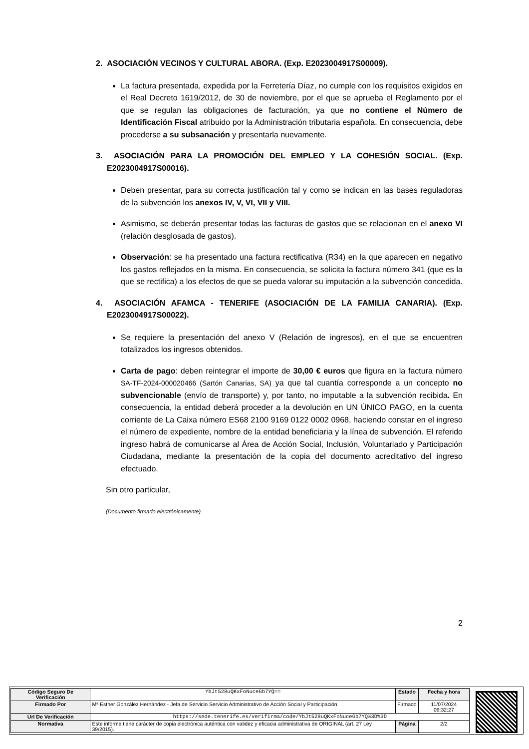2. ASOCIACIÓN VECINOS Y CULTURAL ABORA. (Exp. E2023004917S00009).
La factura presentada, expedida por la Ferretería Díaz, no cumple con los requisitos exigidos en el Real Decreto 1619/2012, de 30 de noviembre, por el que se aprueba el Reglamento por el que se regulan las obligaciones de facturación, ya que no contiene el Número de Identificación Fiscal atribuido por la Administración tributaria española. En consecuencia, debe procederse a su subsanación y presentarla nuevamente.
3. ASOCIACIÓN PARA LA PROMOCIÓN DEL EMPLEO Y LA COHESIÓN SOCIAL. (Exp. E2023004917S00016).
Deben presentar, para su correcta justificación tal y como se indican en las bases reguladoras de la subvención los anexos IV, V, VI, VII y VIII.
Asimismo, se deberán presentar todas las facturas de gastos que se relacionan en el anexo VI (relación desglosada de gastos).
Observación: se ha presentado una factura rectificativa (R34) en la que aparecen en negativo los gastos reflejados en la misma. En consecuencia, se solicita la factura número 341 (que es la que se rectifica) a los efectos de que se pueda valorar su imputación a la subvención concedida.
4. ASOCIACIÓN AFAMCA - TENERIFE (ASOCIACIÓN DE LA FAMILIA CANARIA). (Exp. E2023004917S00022).
Se requiere la presentación del anexo V (Relación de ingresos), en el que se encuentren totalizados los ingresos obtenidos.
Carta de pago: deben reintegrar el importe de 30,00 € euros que figura en la factura número SA-TF-2024-000020466 (Sartón Canarias, SA) ya que tal cuantía corresponde a un concepto no subvencionable (envío de transporte) y, por tanto, no imputable a la subvención recibida. En consecuencia, la entidad deberá proceder a la devolución en UN ÚNICO PAGO, en la cuenta corriente de La Caixa número ES68 2100 9169 0122 0002 0968, haciendo constar en el ingreso el número de expediente, nombre de la entidad beneficiaria y la línea de subvención. El referido ingreso habrá de comunicarse al Área de Acción Social, Inclusión, Voluntariado y Participación Ciudadana, mediante la presentación de la copia del documento acreditativo del ingreso efectuado.
Sin otro particular,
(Documento firmado electrónicamente)
2
| Código Seguro De Verificación | YbJt528uQKxFoNuceGb7YQ== | Estado | Fecha y hora |
| Firmado Por | Mª Esther González Hernández - Jefa de Servicio Servicio Administrativo de Acción Social y Participación | Firmado | 11/07/2024 09:32:27 |
| Url De Verificación | https://sede.tenerife.es/verifirma/code/YbJt528uQKxFoNuceGb7YQ%3D%3D | | |
| Normativa | Este informe tiene carácter de copia electrónica auténtica con validez y eficacia administrativa de ORIGINAL (art. 27 Ley 39/2015). | Página | 2/2 |